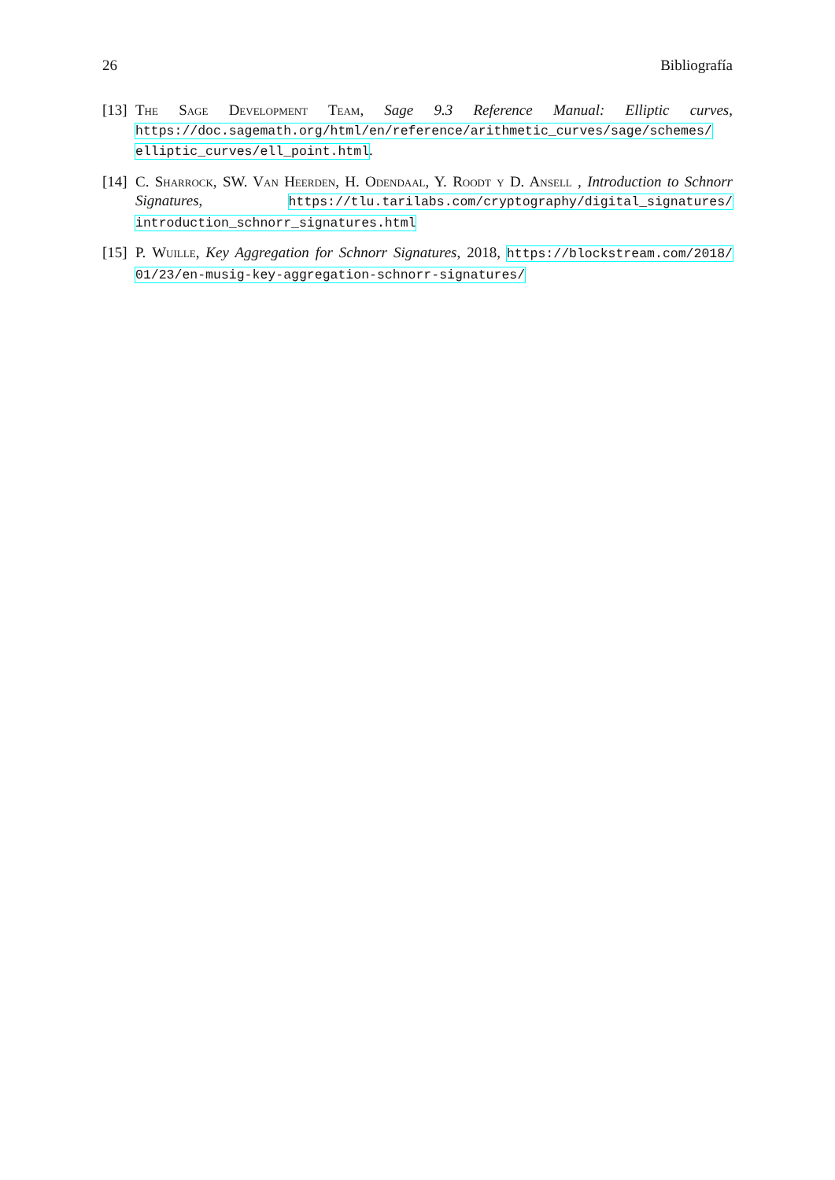26 Bibliografía
[13] The Sage Development Team, Sage 9.3 Reference Manual: Elliptic curves, https://doc.sagemath.org/html/en/reference/arithmetic_curves/sage/schemes/ elliptic_curves/ell_point.html.
[14] C. Sharrock, SW. Van Heerden, H. Odendaal, Y. Roodt y D. Ansell , Introduction to Schnorr Signatures, https://tlu.tarilabs.com/cryptography/digital_signatures/ introduction_schnorr_signatures.html
[15] P. Wuille, Key Aggregation for Schnorr Signatures, 2018, https://blockstream.com/2018/ 01/23/en-musig-key-aggregation-schnorr-signatures/